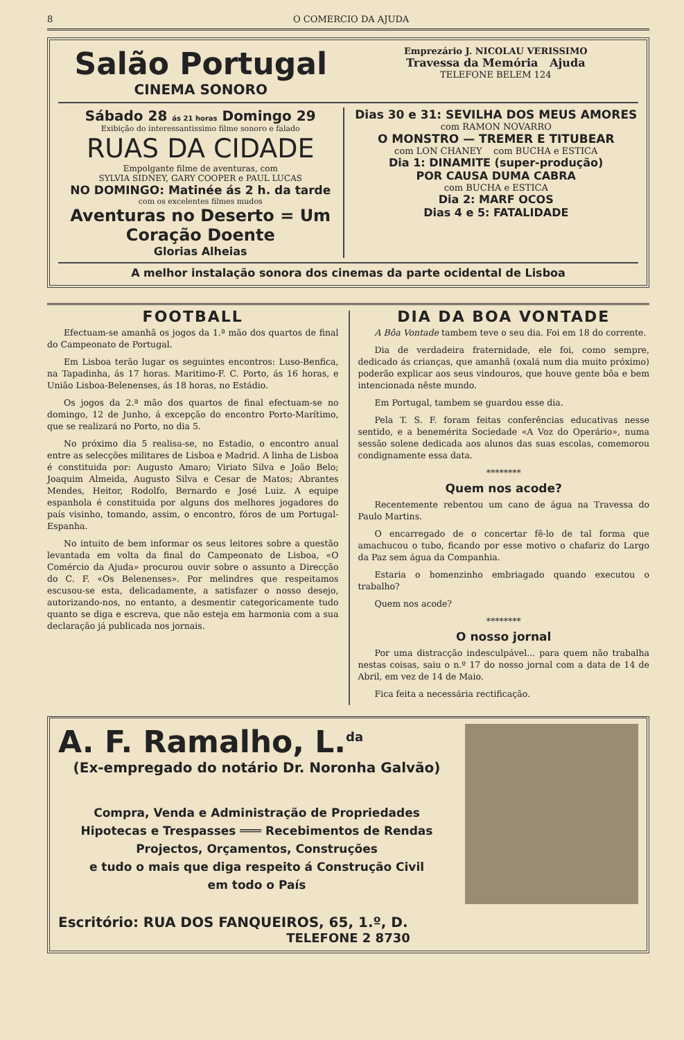8 O COMERCIO DA AJUDA
Salão Portugal
CINEMA SONORO
Emprezário J. NICOLAU VERISSIMO
Travessa da Memória Ajuda
TELEFONE BELEM 124
Sábado 28 ás 21 horas Domingo 29
Exibição do interessantissimo filme sonoro e falado
RUAS DA CIDADE
Empolgante filme de aventuras, com
SYLVIA SIDNEY, GARY COOPER e PAUL LUCAS
NO DOMINGO: Matinée ás 2 h. da tarde
com os excelentes filmes mudos
Aventuras no Deserto = Um Coração Doente
Glorias Alheias
Dias 30 e 31: SEVILHA DOS MEUS AMORES
com RAMON NOVARRO
O MONSTRO — TREMER E TITUBEAR
com LON CHANEY com BUCHA e ESTICA
Dia 1: DINAMITE (super-produção)
POR CAUSA DUMA CABRA
com BUCHA e ESTICA
Dia 2: MARF OCOS
Dias 4 e 5: FATALIDADE
A melhor instalação sonora dos cinemas da parte ocidental de Lisboa
FOOTBALL
Efectuam-se amanhã os jogos da 1.ª mão dos quartos de final do Campeonato de Portugal.
Em Lisboa terão lugar os seguintes encontros: Luso-Benfica, na Tapadinha, ás 17 horas. Maritimo-F. C. Porto, ás 16 horas, e União Lisboa-Belenenses, ás 18 horas, no Estádio.
Os jogos da 2.ª mão dos quartos de final efectuam-se no domingo, 12 de Junho, á excepção do encontro Porto-Marítimo, que se realizará no Porto, no dia 5.
No próximo dia 5 realisa-se, no Estadio, o encontro anual entre as selecções militares de Lisboa e Madrid. A linha de Lisboa é constituida por: Augusto Amaro; Viriato Silva e João Belo; Joaquim Almeida, Augusto Silva e Cesar de Matos; Abrantes Mendes, Heitor, Rodolfo, Bernardo e José Luiz. A equipe espanhola é constituida por alguns dos melhores jogadores do país visinho, tomando, assim, o encontro, fóros de um Portugal-Espanha.
No intuito de bem informar os seus leitores sobre a questão levantada em volta da final do Campeonato de Lisboa, «O Comércio da Ajuda» procurou ouvir sobre o assunto a Direcção do C. F. «Os Belenenses». Por melindres que respeitamos escusou-se esta, delicadamente, a satisfazer o nosso desejo, autorizando-nos, no entanto, a desmentir categoricamente tudo quanto se diga e escreva, que não esteja em harmonia com a sua declaração já publicada nos jornais.
DIA DA BOA VONTADE
A Bôa Vontade tambem teve o seu dia. Foi em 18 do corrente.
Dia de verdadeira fraternidade, ele foi, como sempre, dedicado ás crianças, que amanhã (oxalá num dia muito próximo) poderão explicar aos seus vindouros, que houve gente bôa e bem intencionada nêste mundo.
Em Portugal, tambem se guardou esse dia.
Pela T. S. F. foram feitas conferências educativas nesse sentido, e a benemérita Sociedade «A Voz do Operário», numa sessão solene dedicada aos alunos das suas escolas, comemorou condignamente essa data.
********
Quem nos acode?
Recentemente rebentou um cano de água na Travessa do Paulo Martins.
O encarregado de o concertar fê-lo de tal forma que amachucou o tubo, ficando por esse motivo o chafariz do Largo da Paz sem água da Companhia.
Estaria o homenzinho embriagado quando executou o trabalho?
Quem nos acode?
********
O nosso jornal
Por uma distracção indesculpável... para quem não trabalha nestas coisas, saiu o n.º 17 do nosso jornal com a data de 14 de Abril, em vez de 14 de Maio.
Fica feita a necessária rectificação.
A. F. Ramalho, L.<sup>da</sup>
(Ex-empregado do notário Dr. Noronha Galvão)
Compra, Venda e Administração de Propriedades
Hipotecas e Trespasses ═══ Recebimentos de Rendas
Projectos, Orçamentos, Construções
e tudo o mais que diga respeito á Construção Civil
em todo o País
Escritório: RUA DOS FANQUEIROS, 65, 1.º, D.
TELEFONE 2 8730